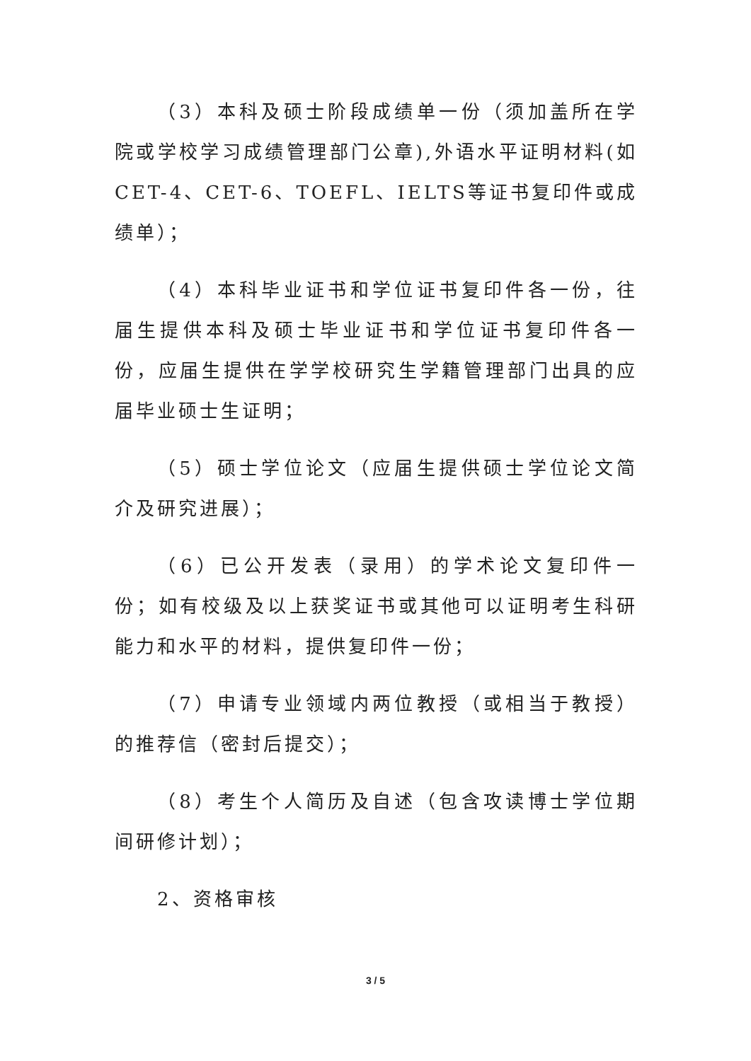（3）本科及硕士阶段成绩单一份（须加盖所在学院或学校学习成绩管理部门公章),外语水平证明材料(如CET-4、CET-6、TOEFL、IELTS等证书复印件或成绩单）；
（4）本科毕业证书和学位证书复印件各一份，往届生提供本科及硕士毕业证书和学位证书复印件各一份，应届生提供在学学校研究生学籍管理部门出具的应届毕业硕士生证明；
（5）硕士学位论文（应届生提供硕士学位论文简介及研究进展）；
（6）已公开发表（录用）的学术论文复印件一份；如有校级及以上获奖证书或其他可以证明考生科研能力和水平的材料，提供复印件一份；
（7）申请专业领域内两位教授（或相当于教授）的推荐信（密封后提交）；
（8）考生个人简历及自述（包含攻读博士学位期间研修计划）；
2、资格审核
3 / 5